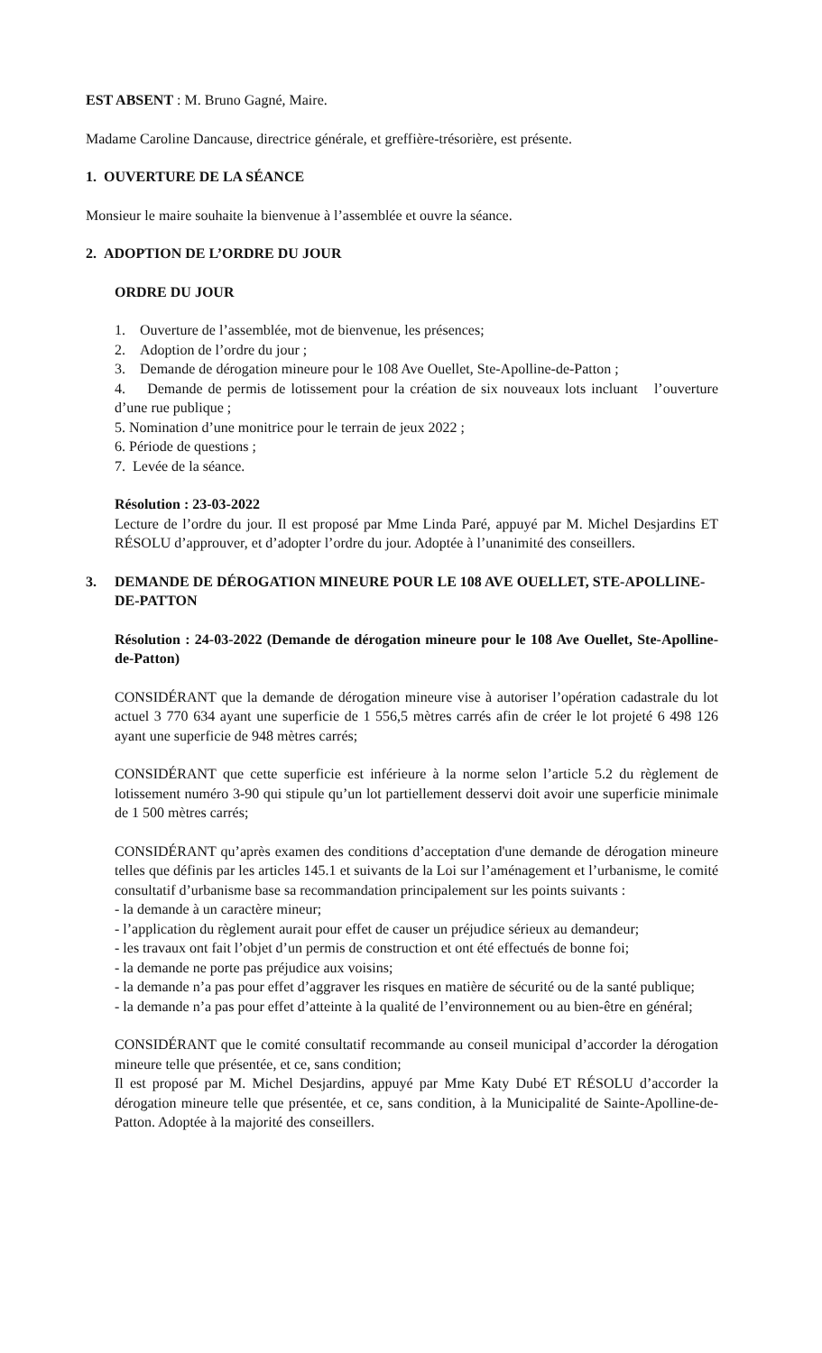EST ABSENT : M. Bruno Gagné, Maire.
Madame Caroline Dancause, directrice générale, et greffière-trésorière, est présente.
1. OUVERTURE DE LA SÉANCE
Monsieur le maire souhaite la bienvenue à l’assemblée et ouvre la séance.
2. ADOPTION DE L’ORDRE DU JOUR
ORDRE DU JOUR
1. Ouverture de l’assemblée, mot de bienvenue, les présences;
2. Adoption de l’ordre du jour ;
3. Demande de dérogation mineure pour le 108 Ave Ouellet, Ste-Apolline-de-Patton ;
4. Demande de permis de lotissement pour la création de six nouveaux lots incluant l’ouverture d’une rue publique ;
5. Nomination d’une monitrice pour le terrain de jeux 2022 ;
6. Période de questions ;
7. Levée de la séance.
Résolution : 23-03-2022
Lecture de l’ordre du jour. Il est proposé par Mme Linda Paré, appuyé par M. Michel Desjardins ET RÉSOLU d’approuver, et d’adopter l’ordre du jour. Adoptée à l’unanimité des conseillers.
3. DEMANDE DE DÉROGATION MINEURE POUR LE 108 AVE OUELLET, STE-APOLLINE-DE-PATTON
Résolution : 24-03-2022 (Demande de dérogation mineure pour le 108 Ave Ouellet, Ste-Apolline-de-Patton)
CONSIDÉRANT que la demande de dérogation mineure vise à autoriser l’opération cadastrale du lot actuel 3 770 634 ayant une superficie de 1 556,5 mètres carrés afin de créer le lot projeté 6 498 126 ayant une superficie de 948 mètres carrés;
CONSIDÉRANT que cette superficie est inférieure à la norme selon l’article 5.2 du règlement de lotissement numéro 3-90 qui stipule qu’un lot partiellement desservi doit avoir une superficie minimale de 1 500 mètres carrés;
CONSIDÉRANT qu’après examen des conditions d’acceptation d'une demande de dérogation mineure telles que définis par les articles 145.1 et suivants de la Loi sur l’aménagement et l’urbanisme, le comité consultatif d’urbanisme base sa recommandation principalement sur les points suivants :
- la demande à un caractère mineur;
- l’application du règlement aurait pour effet de causer un préjudice sérieux au demandeur;
- les travaux ont fait l’objet d’un permis de construction et ont été effectués de bonne foi;
- la demande ne porte pas préjudice aux voisins;
- la demande n’a pas pour effet d’aggraver les risques en matière de sécurité ou de la santé publique;
- la demande n’a pas pour effet d’atteinte à la qualité de l’environnement ou au bien-être en général;
CONSIDÉRANT que le comité consultatif recommande au conseil municipal d’accorder la dérogation mineure telle que présentée, et ce, sans condition;
Il est proposé par M. Michel Desjardins, appuyé par Mme Katy Dubé ET RÉSOLU d’accorder la dérogation mineure telle que présentée, et ce, sans condition, à la Municipalité de Sainte-Apolline-de-Patton. Adoptée à la majorité des conseillers.